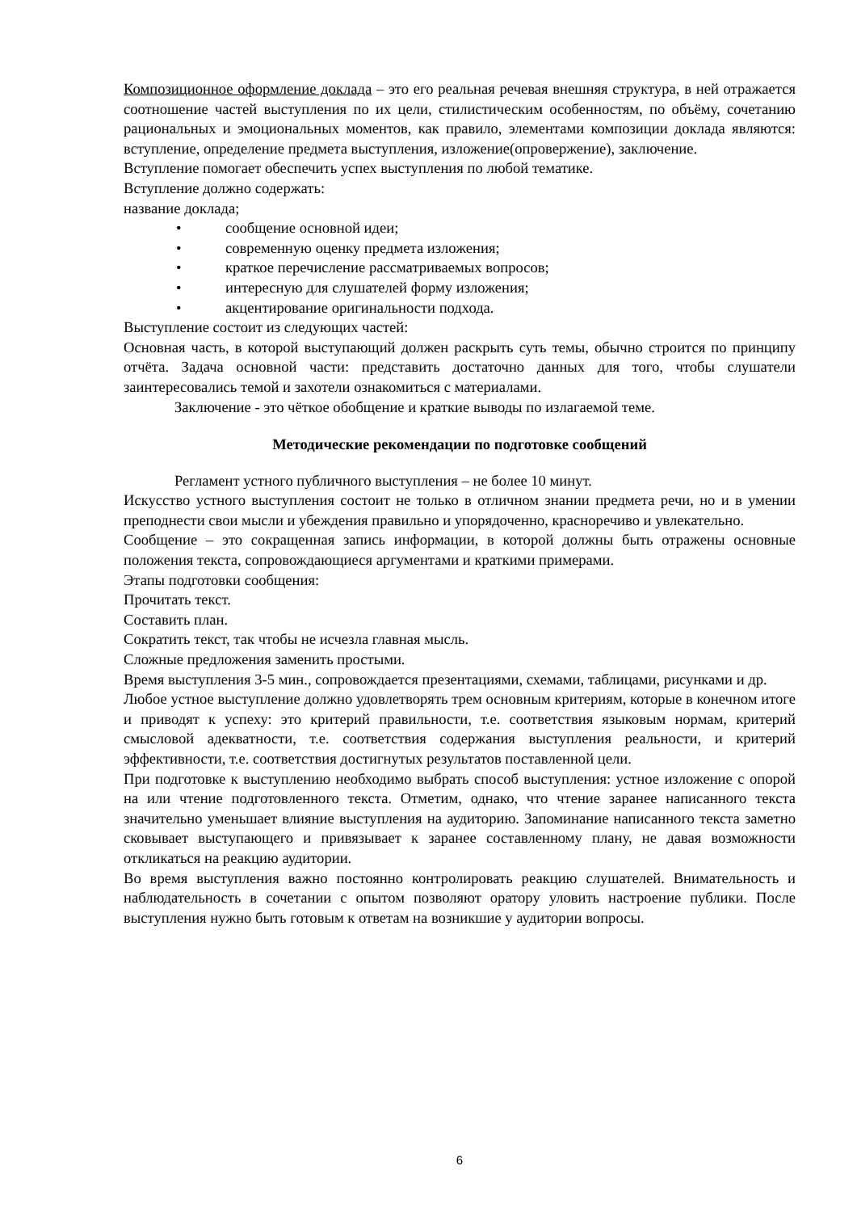Композиционное оформление доклада – это его реальная речевая внешняя структура, в ней отражается соотношение частей выступления по их цели, стилистическим особенностям, по объёму, сочетанию рациональных и эмоциональных моментов, как правило, элементами композиции доклада являются: вступление, определение предмета выступления, изложение(опровержение), заключение.
Вступление помогает обеспечить успех выступления по любой тематике.
Вступление должно содержать:
название доклада;
• сообщение основной идеи;
• современную оценку предмета изложения;
• краткое перечисление рассматриваемых вопросов;
• интересную для слушателей форму изложения;
• акцентирование оригинальности подхода.
Выступление состоит из следующих частей:
Основная часть, в которой выступающий должен раскрыть суть темы, обычно строится по принципу отчёта. Задача основной части: представить достаточно данных для того, чтобы слушатели заинтересовались темой и захотели ознакомиться с материалами.
Заключение - это чёткое обобщение и краткие выводы по излагаемой теме.
Методические рекомендации по подготовке сообщений
Регламент устного публичного выступления – не более 10 минут.
Искусство устного выступления состоит не только в отличном знании предмета речи, но и в умении преподнести свои мысли и убеждения правильно и упорядоченно, красноречиво и увлекательно.
Сообщение – это сокращенная запись информации, в которой должны быть отражены основные положения текста, сопровождающиеся аргументами и краткими примерами.
Этапы подготовки сообщения:
Прочитать текст.
Составить план.
Сократить текст, так чтобы не исчезла главная мысль.
Сложные предложения заменить простыми.
Время выступления 3-5 мин., сопровождается презентациями, схемами, таблицами, рисунками и др.
Любое устное выступление должно удовлетворять трем основным критериям, которые в конечном итоге и приводят к успеху: это критерий правильности, т.е. соответствия языковым нормам, критерий смысловой адекватности, т.е. соответствия содержания выступления реальности, и критерий эффективности, т.е. соответствия достигнутых результатов поставленной цели.
При подготовке к выступлению необходимо выбрать способ выступления: устное изложение с опорой на или чтение подготовленного текста. Отметим, однако, что чтение заранее написанного текста значительно уменьшает влияние выступления на аудиторию. Запоминание написанного текста заметно сковывает выступающего и привязывает к заранее составленному плану, не давая возможности откликаться на реакцию аудитории.
Во время выступления важно постоянно контролировать реакцию слушателей. Внимательность и наблюдательность в сочетании с опытом позволяют оратору уловить настроение публики. После выступления нужно быть готовым к ответам на возникшие у аудитории вопросы.
6